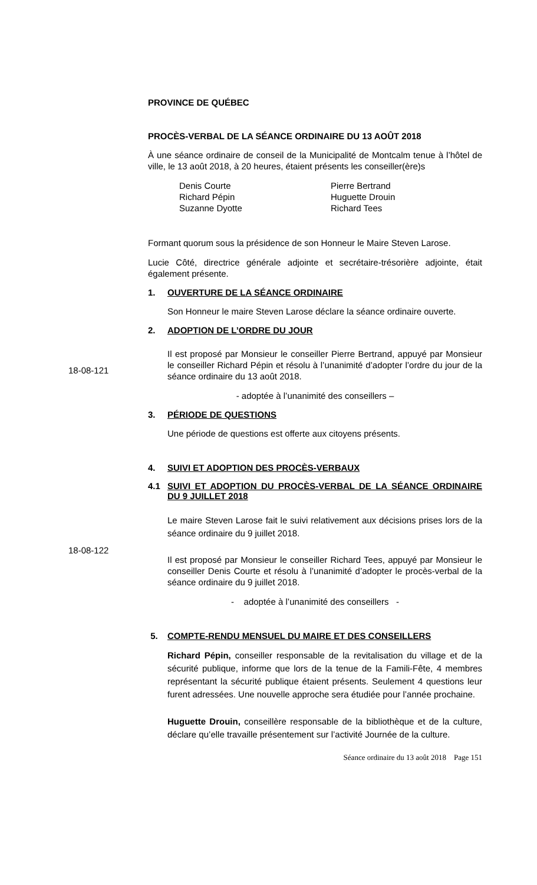18-08-121
18-08-122
PROVINCE DE QUÉBEC
PROCÈS-VERBAL DE LA SÉANCE ORDINAIRE DU 13 AOÛT 2018
À une séance ordinaire de conseil de la Municipalité de Montcalm tenue à l’hôtel de ville, le 13 août 2018, à 20 heures, étaient présents les conseiller(ère)s
Denis Courte
Richard Pépin
Suzanne Dyotte
Pierre Bertrand
Huguette Drouin
Richard Tees
Formant quorum sous la présidence de son Honneur le Maire Steven Larose.
Lucie Côté, directrice générale adjointe et secrétaire-trésorière adjointe, était également présente.
1. OUVERTURE DE LA SÉANCE ORDINAIRE
Son Honneur le maire Steven Larose déclare la séance ordinaire ouverte.
2. ADOPTION DE L’ORDRE DU JOUR
Il est proposé par Monsieur le conseiller Pierre Bertrand, appuyé par Monsieur le conseiller Richard Pépin et résolu à l’unanimité d’adopter l’ordre du jour de la séance ordinaire du 13 août 2018.
- adoptée à l’unanimité des conseillers –
3. PÉRIODE DE QUESTIONS
Une période de questions est offerte aux citoyens présents.
4. SUIVI ET ADOPTION DES PROCÈS-VERBAUX
4.1 SUIVI ET ADOPTION DU PROCÈS-VERBAL DE LA SÉANCE ORDINAIRE DU 9 JUILLET 2018
Le maire Steven Larose fait le suivi relativement aux décisions prises lors de la séance ordinaire du 9 juillet 2018.
Il est proposé par Monsieur le conseiller Richard Tees, appuyé par Monsieur le conseiller Denis Courte et résolu à l’unanimité d’adopter le procès-verbal de la séance ordinaire du 9 juillet 2018.
- adoptée à l’unanimité des conseillers -
5. COMPTE-RENDU MENSUEL DU MAIRE ET DES CONSEILLERS
Richard Pépin, conseiller responsable de la revitalisation du village et de la sécurité publique, informe que lors de la tenue de la Famili-Fête, 4 membres représentant la sécurité publique étaient présents. Seulement 4 questions leur furent adressées. Une nouvelle approche sera étudiée pour l’année prochaine.
Huguette Drouin, conseillère responsable de la bibliothèque et de la culture, déclare qu’elle travaille présentement sur l’activité Journée de la culture.
Séance ordinaire du 13 août 2018 Page 151